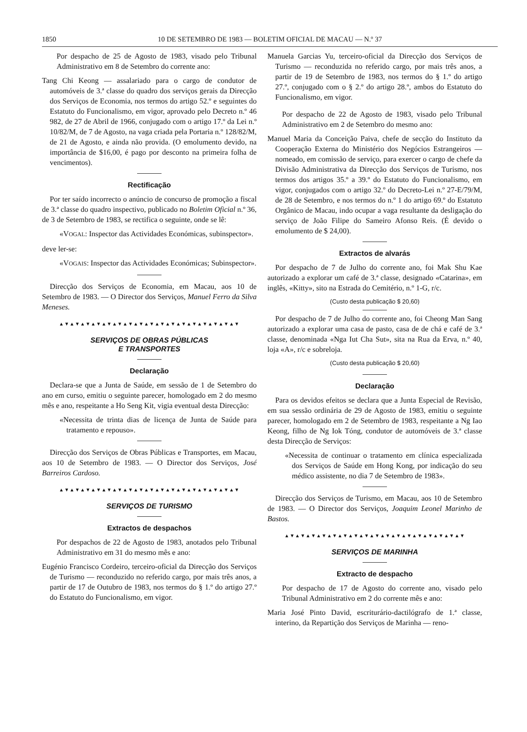1850 10 DE SETEMBRO DE 1983 — BOLETIM OFICIAL DE MACAU — N.º 37
Por despacho de 25 de Agosto de 1983, visado pelo Tribunal Administrativo em 8 de Setembro do corrente ano:
Tang Chi Keong — assalariado para o cargo de condutor de automóveis de 3.ª classe do quadro dos serviços gerais da Direcção dos Serviços de Economia, nos termos do artigo 52.º e seguintes do Estatuto do Funcionalismo, em vigor, aprovado pelo Decreto n.º 46 982, de 27 de Abril de 1966, conjugado com o artigo 17.º da Lei n.º 10/82/M, de 7 de Agosto, na vaga criada pela Portaria n.º 128/82/M, de 21 de Agosto, e ainda não provida. (O emolumento devido, na importância de $16,00, é pago por desconto na primeira folha de vencimentos).
Rectificação
Por ter saído incorrecto o anúncio de concurso de promoção a fiscal de 3.ª classe do quadro inspectivo, publicado no Boletim Oficial n.º 36, de 3 de Setembro de 1983, se rectifica o seguinte, onde se lê:
«VOGAL: Inspector das Actividades Económicas, subinspector».
deve ler-se:
«VOGAIS: Inspector das Actividades Económicas; Subinspector».
Direcção dos Serviços de Economia, em Macau, aos 10 de Setembro de 1983. — O Director dos Serviços, Manuel Ferro da Silva Meneses.
▲▼▲▼▲▼▲▼▲▼▲▼▲▼▲▼▲▼▲▼▲▼▲▼▲▼▲▼▲▼▲▼▲▼
SERVIÇOS DE OBRAS PÚBLICAS
E TRANSPORTES
Declaração
Declara-se que a Junta de Saúde, em sessão de 1 de Setembro do ano em curso, emitiu o seguinte parecer, homologado em 2 do mesmo mês e ano, respeitante a Ho Seng Kit, vigia eventual desta Direcção:
«Necessita de trinta dias de licença de Junta de Saúde para tratamento e repouso».
Direcção dos Serviços de Obras Públicas e Transportes, em Macau, aos 10 de Setembro de 1983. — O Director dos Serviços, José Barreiros Cardoso.
▲▼▲▼▲▼▲▼▲▼▲▼▲▼▲▼▲▼▲▼▲▼▲▼▲▼▲▼▲▼▲▼▲▼
SERVIÇOS DE TURISMO
Extractos de despachos
Por despachos de 22 de Agosto de 1983, anotados pelo Tribunal Administrativo em 31 do mesmo mês e ano:
Eugénio Francisco Cordeiro, terceiro-oficial da Direcção dos Serviços de Turismo — reconduzido no referido cargo, por mais três anos, a partir de 17 de Outubro de 1983, nos termos do § 1.º do artigo 27.º do Estatuto do Funcionalismo, em vigor.
Manuela Garcias Yu, terceiro-oficial da Direcção dos Serviços de Turismo — reconduzida no referido cargo, por mais três anos, a partir de 19 de Setembro de 1983, nos termos do § 1.º do artigo 27.º, conjugado com o § 2.º do artigo 28.º, ambos do Estatuto do Funcionalismo, em vigor.
Por despacho de 22 de Agosto de 1983, visado pelo Tribunal Administrativo em 2 de Setembro do mesmo ano:
Manuel Maria da Conceição Paiva, chefe de secção do Instituto da Cooperação Externa do Ministério dos Negócios Estrangeiros — nomeado, em comissão de serviço, para exercer o cargo de chefe da Divisão Administrativa da Direcção dos Serviços de Turismo, nos termos dos artigos 35.º a 39.º do Estatuto do Funcionalismo, em vigor, conjugados com o artigo 32.º do Decreto-Lei n.º 27-E/79/M, de 28 de Setembro, e nos termos do n.º 1 do artigo 69.º do Estatuto Orgânico de Macau, indo ocupar a vaga resultante da desligação do serviço de João Filipe do Sameiro Afonso Reis. (É devido o emolumento de $ 24,00).
Extractos de alvarás
Por despacho de 7 de Julho do corrente ano, foi Mak Shu Kae autorizado a explorar um café de 3.ª classe, designado «Catarina», em inglês, «Kitty», sito na Estrada do Cemitério, n.º 1-G, r/c.
(Custo desta publicação $ 20,60)
Por despacho de 7 de Julho do corrente ano, foi Cheong Man Sang autorizado a explorar uma casa de pasto, casa de de chá e café de 3.ª classe, denominada «Nga Iut Cha Sut», sita na Rua da Erva, n.º 40, loja «A», r/c e sobreloja.
(Custo desta publicação $ 20,60)
Declaração
Para os devidos efeitos se declara que a Junta Especial de Revisão, em sua sessão ordinária de 29 de Agosto de 1983, emitiu o seguinte parecer, homologado em 2 de Setembro de 1983, respeitante a Ng Iao Keong, filho de Ng Iok Tóng, condutor de automóveis de 3.ª classe desta Direcção de Serviços:
«Necessita de continuar o tratamento em clínica especializada dos Serviços de Saúde em Hong Kong, por indicação do seu médico assistente, no dia 7 de Setembro de 1983».
Direcção dos Serviços de Turismo, em Macau, aos 10 de Setembro de 1983. — O Director dos Serviços, Joaquim Leonel Marinho de Bastos.
▲▼▲▼▲▼▲▼▲▼▲▼▲▼▲▼▲▼▲▼▲▼▲▼▲▼▲▼▲▼▲▼▲▼
SERVIÇOS DE MARINHA
Extracto de despacho
Por despacho de 17 de Agosto do corrente ano, visado pelo Tribunal Administrativo em 2 do corrente mês e ano:
Maria José Pinto David, escriturário-dactilógrafo de 1.ª classe, interino, da Repartição dos Serviços de Marinha — reno-